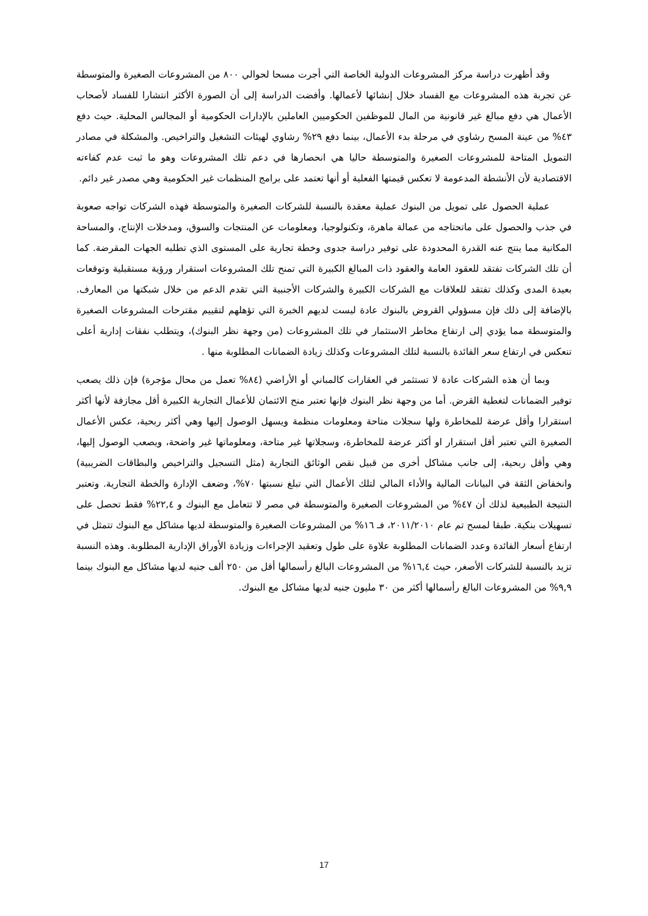وقد أظهرت دراسة مركز المشروعات الدولية الخاصة التي أجرت مسحا لحوالي ٨٠٠ من المشروعات الصغيرة والمتوسطة عن تجربة هذه المشروعات مع الفساد خلال إنشائها لأعمالها. وأفضت الدراسة إلى أن الصورة الأكثر انتشارا للفساد لأصحاب الأعمال هي دفع مبالغ غير قانونية من المال للموظفين الحكوميين العاملين بالإدارات الحكومية أو المجالس المحلية. حيث دفع ٤٣% من عينة المسح رشاوي في مرحلة بدء الأعمال، بينما دفع ٢٩% رشاوي لهيئات التشغيل والتراخيص. والمشكلة في مصادر التمويل المتاحة للمشروعات الصغيرة والمتوسطة حاليا هي انحصارها في دعم تلك المشروعات وهو ما ثبت عدم كفاءته الاقتصادية لأن الأنشطة المدعومة لا تعكس قيمتها الفعلية أو أنها تعتمد على برامج المنظمات غير الحكومية وهي مصدر غير دائم.
عملية الحصول على تمويل من البنوك عملية معقدة بالنسبة للشركات الصغيرة والمتوسطة فهذه الشركات تواجه صعوبة في جذب والحصول على ماتحتاجه من عمالة ماهرة، وتكنولوجيا، ومعلومات عن المنتجات والسوق، ومدخلات الإنتاج، والمساحة المكانية مما ينتج عنه القدرة المحدودة على توفير دراسة جدوى وخطة تجارية على المستوى الذي تطلبه الجهات المقرضة. كما أن تلك الشركات تفتقد للعقود العامة والعقود ذات المبالغ الكبيرة التي تمنح تلك المشروعات استقرار ورؤية مستقبلية وتوقعات بعيدة المدى وكذلك تفتقد للعلاقات مع الشركات الكبيرة والشركات الأجنبية التي تقدم الدعم من خلال شبكتها من المعارف. بالإضافة إلى ذلك فإن مسؤولي القروض بالبنوك عادة ليست لديهم الخبرة التي تؤهلهم لتقييم مقترحات المشروعات الصغيرة والمتوسطة مما يؤدي إلى ارتفاع مخاطر الاستثمار في تلك المشروعات (من وجهة نظر البنوك)، ويتطلب نفقات إدارية أعلى تنعكس في ارتفاع سعر الفائدة بالنسبة لتلك المشروعات وكذلك زيادة الضمانات المطلوبة منها .
وبما أن هذه الشركات عادة لا تستثمر في العقارات كالمباني أو الأراضي (٨٤% تعمل من محال مؤجرة) فإن ذلك يصعب توفير الضمانات لتغطية القرض. أما من وجهة نظر البنوك فإنها تعتبر منح الائتمان للأعمال التجارية الكبيرة أقل مجازفة لأنها أكثر استقرارا وأقل عرضة للمخاطرة ولها سجلات متاحة ومعلومات منظمة ويسهل الوصول إليها وهي أكثر ربحية، عكس الأعمال الصغيرة التي تعتبر أقل استقرار او أكثر عرضة للمخاطرة، وسجلاتها غير متاحة، ومعلوماتها غير واضحة، ويصعب الوصول إليها، وهي وأقل ربحية، إلى جانب مشاكل أخرى من قبيل نقص الوثائق التجارية (مثل التسجيل والتراخيص والبطاقات الضريبية) وانخفاض الثقة في البيانات المالية والأداء المالي لتلك الأعمال التي تبلغ نسبتها ٧٠%، وضعف الإدارة والخطة التجارية. وتعتبر النتيجة الطبيعية لذلك أن ٤٧% من المشروعات الصغيرة والمتوسطة في مصر لا تتعامل مع البنوك و ٢٢,٤% فقط تحصل على تسهيلات بنكية. طبقا لمسح تم عام ٢٠١١/٢٠١٠، فـ ١٦% من المشروعات الصغيرة والمتوسطة لديها مشاكل مع البنوك تتمثل في ارتفاع أسعار الفائدة وعدد الضمانات المطلوبة علاوة على طول وتعقيد الإجراءات وزيادة الأوراق الإدارية المطلوبة. وهذه النسبة تزيد بالنسبة للشركات الأصغر، حيث ١٦,٤% من المشروعات البالغ رأسمالها أقل من ٢٥٠ ألف جنيه لديها مشاكل مع البنوك بينما ٩,٩% من المشروعات البالغ رأسمالها أكثر من ٣٠ مليون جنيه لديها مشاكل مع البنوك.
17